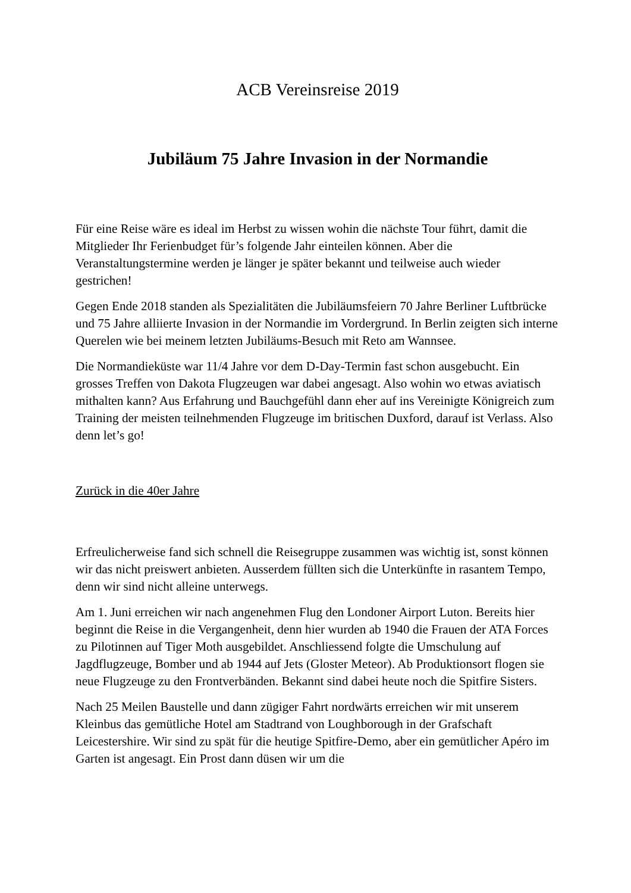ACB Vereinsreise 2019
Jubiläum 75 Jahre Invasion in der Normandie
Für eine Reise wäre es ideal im Herbst zu wissen wohin die nächste Tour führt, damit die Mitglieder Ihr Ferienbudget für’s folgende Jahr einteilen können. Aber die Veranstaltungstermine werden je länger je später bekannt und teilweise auch wieder gestrichen!
Gegen Ende 2018 standen als Spezialitäten die Jubiläumsfeiern 70 Jahre Berliner Luftbrücke und 75 Jahre alliierte Invasion in der Normandie im Vordergrund. In Berlin zeigten sich interne Querelen wie bei meinem letzten Jubiläums-Besuch mit Reto am Wannsee.
Die Normandieküste war 11/4 Jahre vor dem D-Day-Termin fast schon ausgebucht. Ein grosses Treffen von Dakota Flugzeugen war dabei angesagt. Also wohin wo etwas aviatisch mithalten kann? Aus Erfahrung und Bauchgefühl dann eher auf ins Vereinigte Königreich zum Training der meisten teilnehmenden Flugzeuge im britischen Duxford, darauf ist Verlass. Also denn let’s go!
Zurück in die 40er Jahre
Erfreulicherweise fand sich schnell die Reisegruppe zusammen was wichtig ist, sonst können wir das nicht preiswert anbieten. Ausserdem füllten sich die Unterkünfte in rasantem Tempo, denn wir sind nicht alleine unterwegs.
Am 1. Juni erreichen wir nach angenehmen Flug den Londoner Airport Luton. Bereits hier beginnt die Reise in die Vergangenheit, denn hier wurden ab 1940 die Frauen der ATA Forces zu Pilotinnen auf Tiger Moth ausgebildet. Anschliessend folgte die Umschulung auf Jagdflugzeuge, Bomber und ab 1944 auf Jets (Gloster Meteor). Ab Produktionsort flogen sie neue Flugzeuge zu den Frontverbänden. Bekannt sind dabei heute noch die Spitfire Sisters.
Nach 25 Meilen Baustelle und dann zügiger Fahrt nordwärts erreichen wir mit unserem Kleinbus das gemütliche Hotel am Stadtrand von Loughborough in der Grafschaft Leicestershire. Wir sind zu spät für die heutige Spitfire-Demo, aber ein gemütlicher Apéro im Garten ist angesagt. Ein Prost dann düsen wir um die